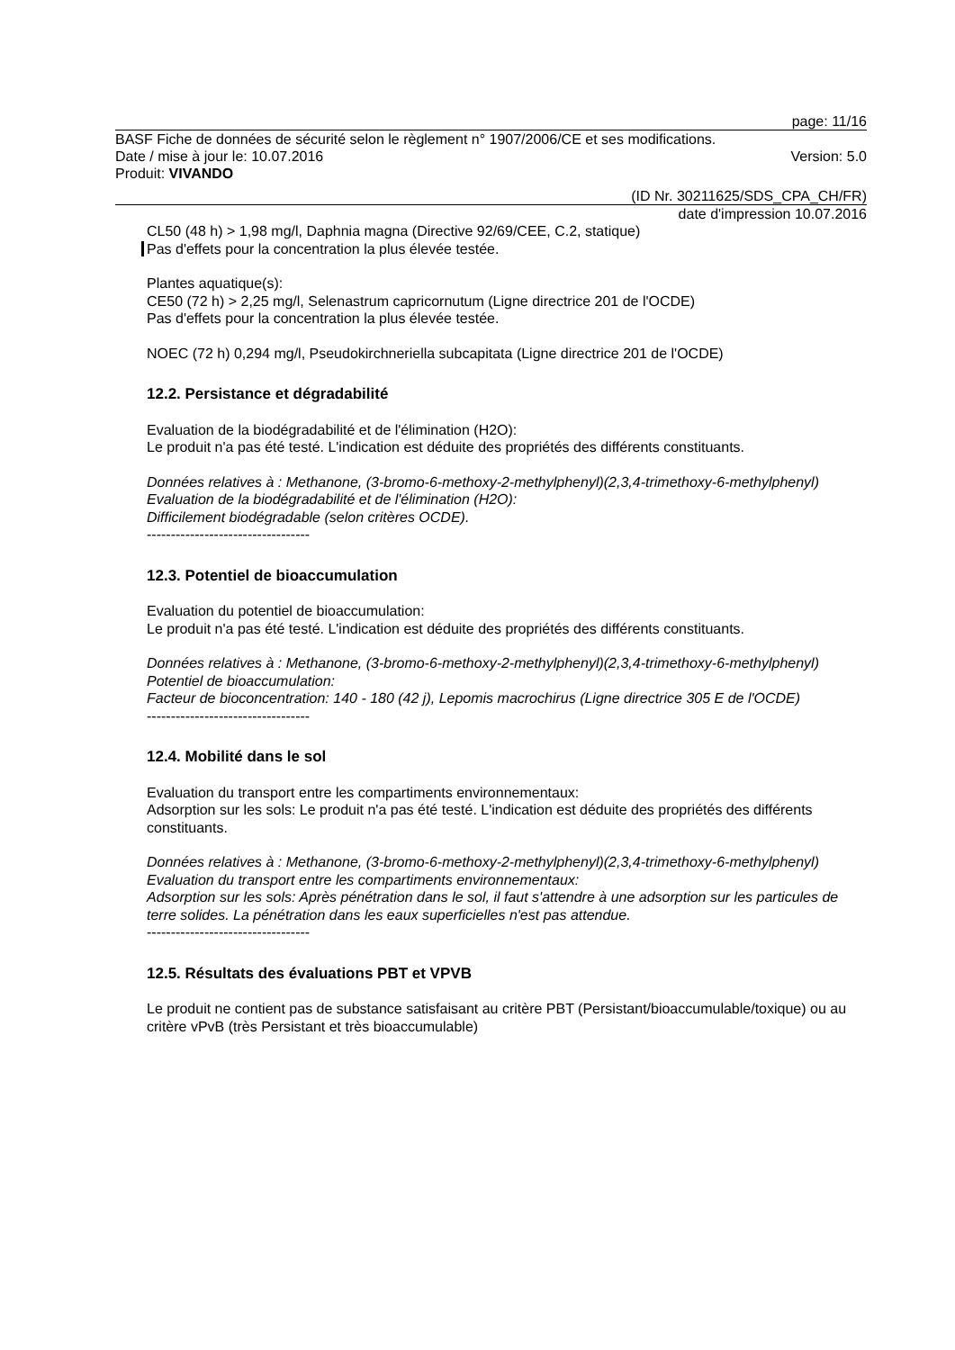page: 11/16
BASF Fiche de données de sécurité selon le règlement n° 1907/2006/CE et ses modifications.
Date / mise à jour le: 10.07.2016 Version: 5.0
Produit: VIVANDO
(ID Nr. 30211625/SDS_CPA_CH/FR)
date d'impression 10.07.2016
CL50 (48 h) > 1,98 mg/l, Daphnia magna (Directive 92/69/CEE, C.2, statique)
Pas d'effets pour la concentration la plus élevée testée.
Plantes aquatique(s):
CE50 (72 h) > 2,25 mg/l, Selenastrum capricornutum (Ligne directrice 201 de l'OCDE)
Pas d'effets pour la concentration la plus élevée testée.
NOEC (72 h) 0,294 mg/l, Pseudokirchneriella subcapitata (Ligne directrice 201 de l'OCDE)
12.2. Persistance et dégradabilité
Evaluation de la biodégradabilité et de l'élimination (H2O):
Le produit n'a pas été testé. L'indication est déduite des propriétés des différents constituants.
Données relatives à : Methanone, (3-bromo-6-methoxy-2-methylphenyl)(2,3,4-trimethoxy-6-methylphenyl)
Evaluation de la biodégradabilité et de l'élimination (H2O):
Difficilement biodégradable (selon critères OCDE).
----------------------------------
12.3. Potentiel de bioaccumulation
Evaluation du potentiel de bioaccumulation:
Le produit n'a pas été testé. L'indication est déduite des propriétés des différents constituants.
Données relatives à : Methanone, (3-bromo-6-methoxy-2-methylphenyl)(2,3,4-trimethoxy-6-methylphenyl)
Potentiel de bioaccumulation:
Facteur de bioconcentration: 140 - 180 (42 j), Lepomis macrochirus (Ligne directrice 305 E de l'OCDE)
----------------------------------
12.4. Mobilité dans le sol
Evaluation du transport entre les compartiments environnementaux:
Adsorption sur les sols: Le produit n'a pas été testé. L'indication est déduite des propriétés des différents constituants.
Données relatives à : Methanone, (3-bromo-6-methoxy-2-methylphenyl)(2,3,4-trimethoxy-6-methylphenyl)
Evaluation du transport entre les compartiments environnementaux:
Adsorption sur les sols: Après pénétration dans le sol, il faut s'attendre à une adsorption sur les particules de terre solides. La pénétration dans les eaux superficielles n'est pas attendue.
----------------------------------
12.5. Résultats des évaluations PBT et VPVB
Le produit ne contient pas de substance satisfaisant au critère PBT (Persistant/bioaccumulable/toxique) ou au critère vPvB (très Persistant et très bioaccumulable)